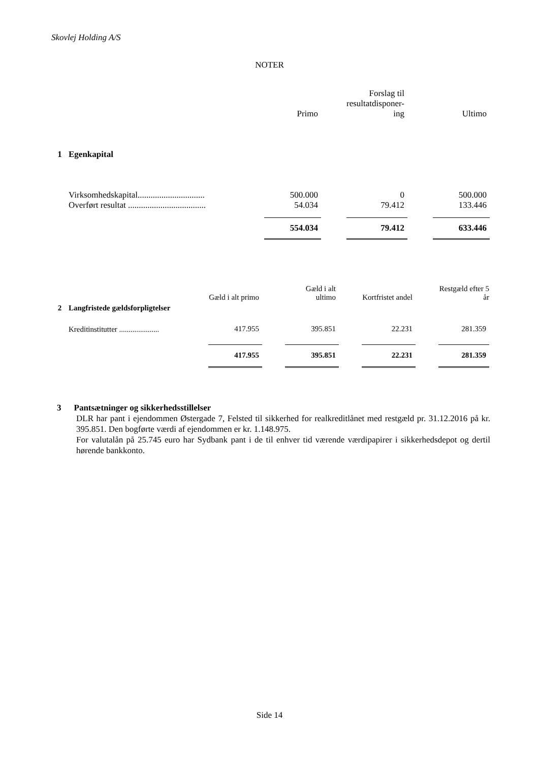Skovlej Holding A/S
NOTER
| | | Primo | | Forslag til resultatdisponer- ing | | Ultimo |
| 1 | Egenkapital | | | | | |
| | Virksomhedskapital............................... | 500.000 | | 0 | | 500.000 |
| | Overført resultat .................................... | 54.034 | | 79.412 | | 133.446 |
| | | 554.034 | | 79.412 | | 633.446 |
| | | Gæld i alt primo | | Gæld i alt ultimo | | Kortfristet andel | | Restgæld efter 5 år |
| 2 | Langfristede gældsforpligtelser | | | | | | | |
| | Kreditinstitutter ..................... | 417.955 | | 395.851 | | 22.231 | | 281.359 |
| | | 417.955 | | 395.851 | | 22.231 | | 281.359 |
3 Pantsætninger og sikkerhedsstillelser
DLR har pant i ejendommen Østergade 7, Felsted til sikkerhed for realkreditlånet med restgæld pr. 31.12.2016 på kr. 395.851. Den bogførte værdi af ejendommen er kr. 1.148.975.
For valutalån på 25.745 euro har Sydbank pant i de til enhver tid værende værdipapirer i sikkerhedsdepot og dertil hørende bankkonto.
Side 14